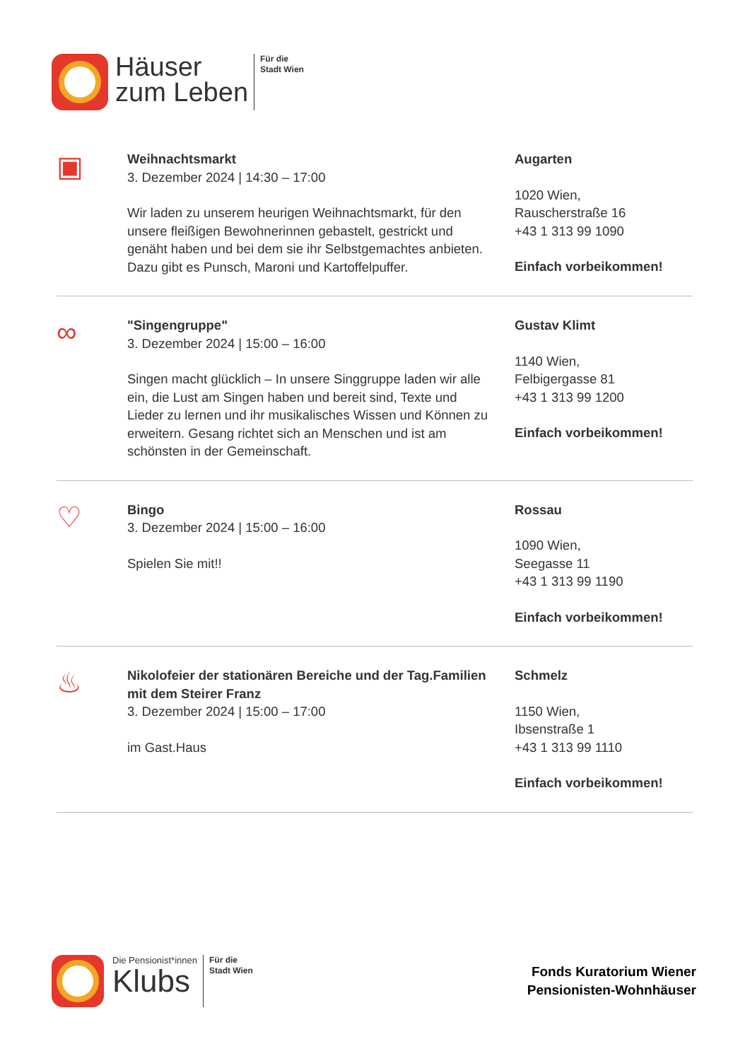Häuser
zum Leben
Für die
Stadt Wien
▣
Weihnachtsmarkt
3. Dezember 2024 | 14:30 – 17:00
Wir laden zu unserem heurigen Weihnachtsmarkt, für den unsere fleißigen Bewohnerinnen gebastelt, gestrickt und genäht haben und bei dem sie ihr Selbstgemachtes anbieten. Dazu gibt es Punsch, Maroni und Kartoffelpuffer.
Augarten
1020 Wien,
Rauscherstraße 16
+43 1 313 99 1090
Einfach vorbeikommen!
∞
"Singengruppe"
3. Dezember 2024 | 15:00 – 16:00
Singen macht glücklich – In unsere Singgruppe laden wir alle ein, die Lust am Singen haben und bereit sind, Texte und Lieder zu lernen und ihr musikalisches Wissen und Können zu erweitern. Gesang richtet sich an Menschen und ist am schönsten in der Gemeinschaft.
Gustav Klimt
1140 Wien,
Felbigergasse 81
+43 1 313 99 1200
Einfach vorbeikommen!
♡
Bingo
3. Dezember 2024 | 15:00 – 16:00
Spielen Sie mit!!
Rossau
1090 Wien,
Seegasse 11
+43 1 313 99 1190
Einfach vorbeikommen!
♨
Nikolofeier der stationären Bereiche und der Tag.Familien mit dem Steirer Franz
3. Dezember 2024 | 15:00 – 17:00
im Gast.Haus
Schmelz
1150 Wien,
Ibsenstraße 1
+43 1 313 99 1110
Einfach vorbeikommen!
Die Pensionist*innen
Klubs
Für die
Stadt Wien
Fonds Kuratorium Wiener
Pensionisten-Wohnhäuser